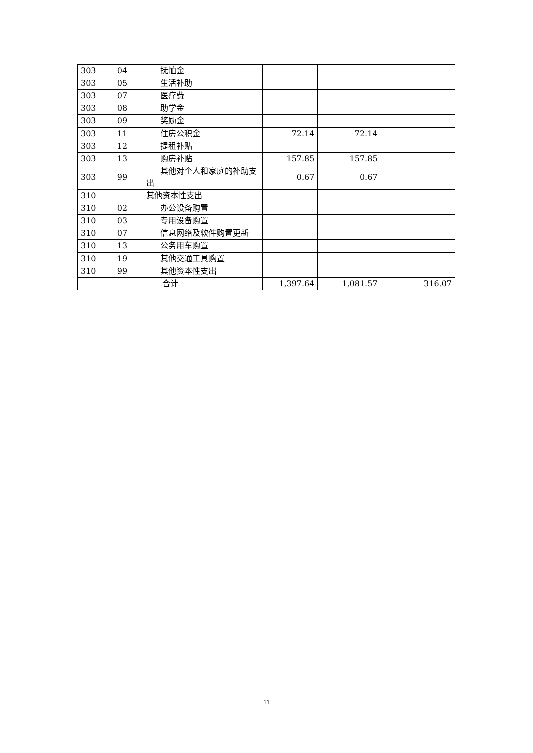| 303 | 04 | 抚恤金 | | | |
| 303 | 05 | 生活补助 | | | |
| 303 | 07 | 医疗费 | | | |
| 303 | 08 | 助学金 | | | |
| 303 | 09 | 奖励金 | | | |
| 303 | 11 | 住房公积金 | 72.14 | 72.14 | |
| 303 | 12 | 提租补贴 | | | |
| 303 | 13 | 购房补贴 | 157.85 | 157.85 | |
| 303 | 99 | 其他对个人和家庭的补助支出 | 0.67 | 0.67 | |
| 310 | | 其他资本性支出 | | | |
| 310 | 02 | 办公设备购置 | | | |
| 310 | 03 | 专用设备购置 | | | |
| 310 | 07 | 信息网络及软件购置更新 | | | |
| 310 | 13 | 公务用车购置 | | | |
| 310 | 19 | 其他交通工具购置 | | | |
| 310 | 99 | 其他资本性支出 | | | |
| 合计 | | | 1,397.64 | 1,081.57 | 316.07 |
11